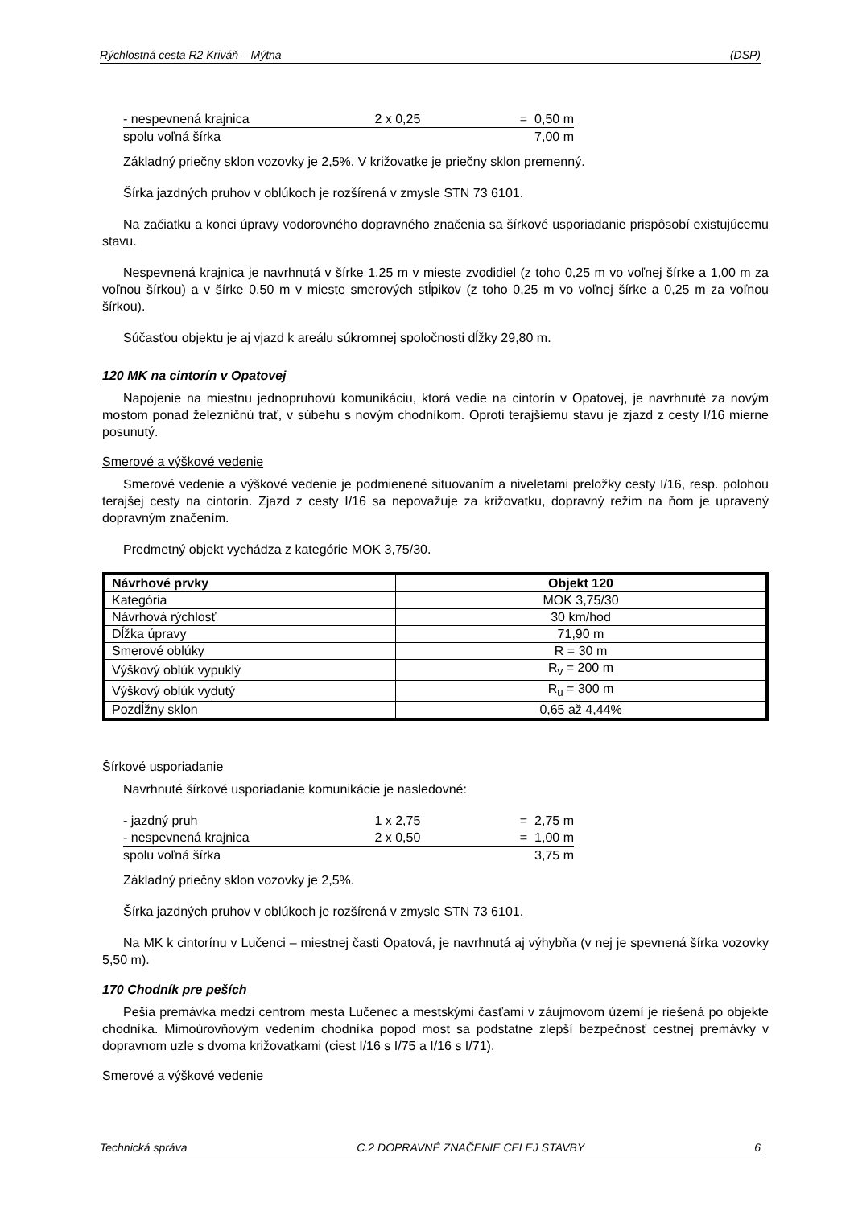Rýchlostná cesta R2 Kriváň – Mýtna (DSP)
| - nespevnená krajnica | 2 x 0,25 | = 0,50 m |
| spolu voľná šírka | | 7,00 m |
Základný priečny sklon vozovky je 2,5%. V križovatke je priečny sklon premenný.
Šírka jazdných pruhov v oblúkoch je rozšírená v zmysle STN 73 6101.
Na začiatku a konci úpravy vodorovného dopravného značenia sa šírkové usporiadanie prispôsobí existujúcemu stavu.
Nespevnená krajnica je navrhnutá v šírke 1,25 m v mieste zvodidiel (z toho 0,25 m vo voľnej šírke a 1,00 m za voľnou šírkou) a v šírke 0,50 m v mieste smerových stĺpikov (z toho 0,25 m vo voľnej šírke a 0,25 m za voľnou šírkou).
Súčasťou objektu je aj vjazd k areálu súkromnej spoločnosti dĺžky 29,80 m.
120 MK na cintorín v Opatovej
Napojenie na miestnu jednopruhovú komunikáciu, ktorá vedie na cintorín v Opatovej, je navrhnuté za novým mostom ponad železničnú trať, v súbehu s novým chodníkom. Oproti terajšiemu stavu je zjazd z cesty I/16 mierne posunutý.
Smerové a výškové vedenie
Smerové vedenie a výškové vedenie je podmienené situovaním a niveletami preložky cesty I/16, resp. polohou terajšej cesty na cintorín. Zjazd z cesty I/16 sa nepovažuje za križovatku, dopravný režim na ňom je upravený dopravným značením.
Predmetný objekt vychádza z kategórie MOK 3,75/30.
| Návrhové prvky | Objekt 120 |
| --- | --- |
| Kategória | MOK 3,75/30 |
| Návrhová rýchlosť | 30 km/hod |
| Dĺžka úpravy | 71,90 m |
| Smerové oblúky | R = 30 m |
| Výškový oblúk vypuklý | R<sub>v</sub> = 200 m |
| Výškový oblúk vydutý | R<sub>u</sub> = 300 m |
| Pozdĺžny sklon | 0,65 až 4,44% |
Šírkové usporiadanie
Navrhnuté šírkové usporiadanie komunikácie je nasledovné:
| - jazdný pruh | 1 x 2,75 | = 2,75 m |
| - nespevnená krajnica | 2 x 0,50 | = 1,00 m |
| spolu voľná šírka | | 3,75 m |
Základný priečny sklon vozovky je 2,5%.
Šírka jazdných pruhov v oblúkoch je rozšírená v zmysle STN 73 6101.
Na MK k cintorínu v Lučenci – miestnej časti Opatová, je navrhnutá aj výhybňa (v nej je spevnená šírka vozovky 5,50 m).
170 Chodník pre peších
Pešia premávka medzi centrom mesta Lučenec a mestskými časťami v záujmovom území je riešená po objekte chodníka. Mimoúrovňovým vedením chodníka popod most sa podstatne zlepší bezpečnosť cestnej premávky v dopravnom uzle s dvoma križovatkami (ciest I/16 s I/75 a I/16 s I/71).
Smerové a výškové vedenie
Technická správa C.2 DOPRAVNÉ ZNAČENIE CELEJ STAVBY 6